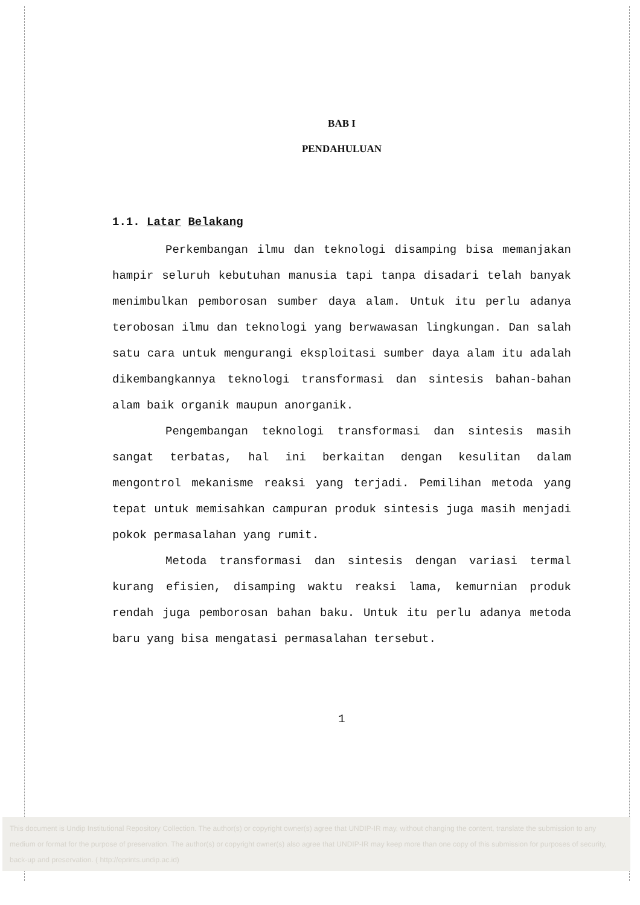BAB I
PENDAHULUAN
1.1. Latar Belakang
Perkembangan ilmu dan teknologi disamping bisa memanjakan hampir seluruh kebutuhan manusia tapi tanpa disadari telah banyak menimbulkan pemborosan sumber daya alam. Untuk itu perlu adanya terobosan ilmu dan teknologi yang berwawasan lingkungan. Dan salah satu cara untuk mengurangi eksploitasi sumber daya alam itu adalah dikembangkannya teknologi transformasi dan sintesis bahan-bahan alam baik organik maupun anorganik.
Pengembangan teknologi transformasi dan sintesis masih sangat terbatas, hal ini berkaitan dengan kesulitan dalam mengontrol mekanisme reaksi yang terjadi. Pemilihan metoda yang tepat untuk memisahkan campuran produk sintesis juga masih menjadi pokok permasalahan yang rumit.
Metoda transformasi dan sintesis dengan variasi termal kurang efisien, disamping waktu reaksi lama, kemurnian produk rendah juga pemborosan bahan baku. Untuk itu perlu adanya metoda baru yang bisa mengatasi permasalahan tersebut.
1
This document is Undip Institutional Repository Collection. The author(s) or copyright owner(s) agree that UNDIP-IR may, without changing the content, translate the submission to any medium or format for the purpose of preservation. The author(s) or copyright owner(s) also agree that UNDIP-IR may keep more than one copy of this submission for purposes of security, back-up and preservation. ( http://eprints.undip.ac.id)